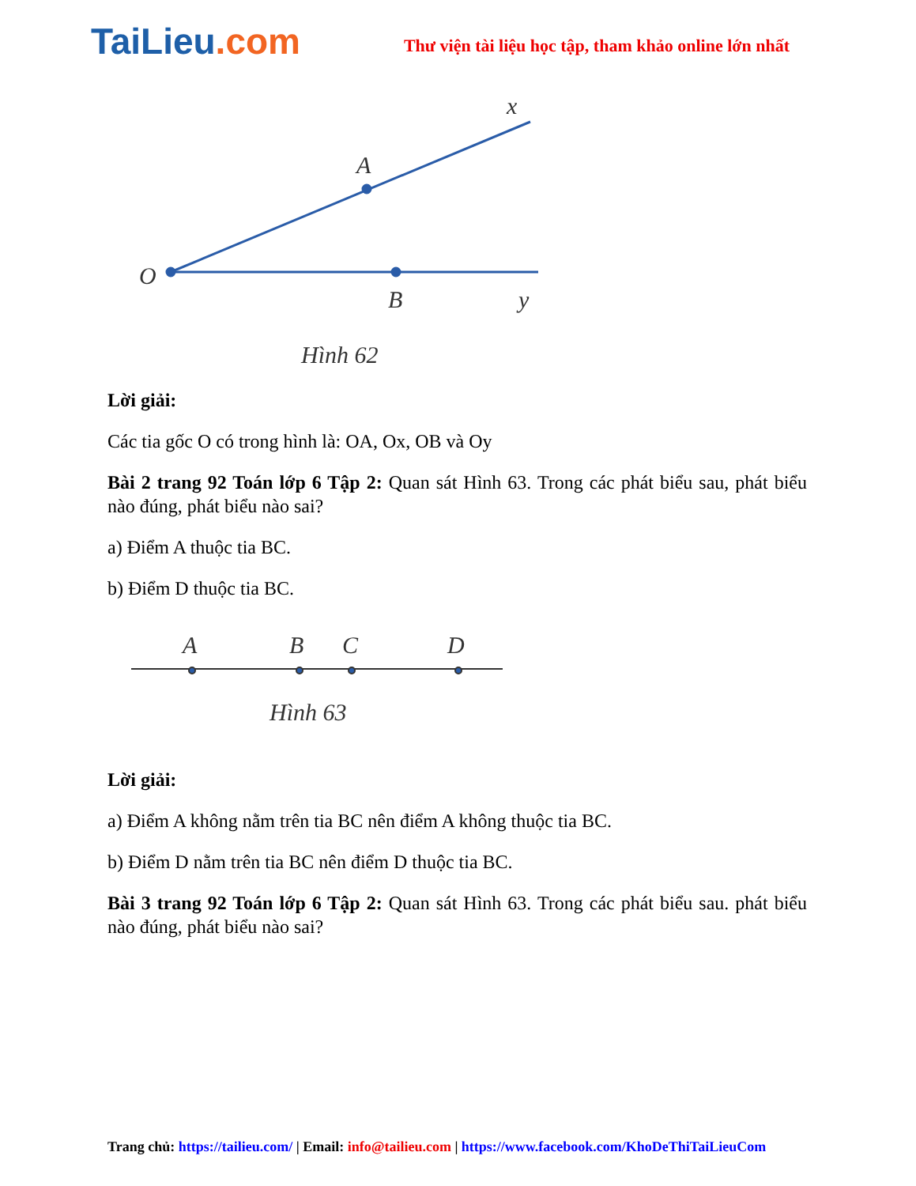TaiLieu.com
Thư viện tài liệu học tập, tham khảo online lớn nhất
O
A
B
x
y
Hình 62
Lời giải:
Các tia gốc O có trong hình là: OA, Ox, OB và Oy
Bài 2 trang 92 Toán lớp 6 Tập 2: Quan sát Hình 63. Trong các phát biểu sau, phát biểu nào đúng, phát biểu nào sai?
a) Điểm A thuộc tia BC.
b) Điểm D thuộc tia BC.
A
B
C
D
Hình 63
Lời giải:
a) Điểm A không nằm trên tia BC nên điểm A không thuộc tia BC.
b) Điểm D nằm trên tia BC nên điểm D thuộc tia BC.
Bài 3 trang 92 Toán lớp 6 Tập 2: Quan sát Hình 63. Trong các phát biểu sau. phát biểu nào đúng, phát biểu nào sai?
Trang chủ: https://tailieu.com/ | Email: info@tailieu.com | https://www.facebook.com/KhoDeThiTaiLieuCom